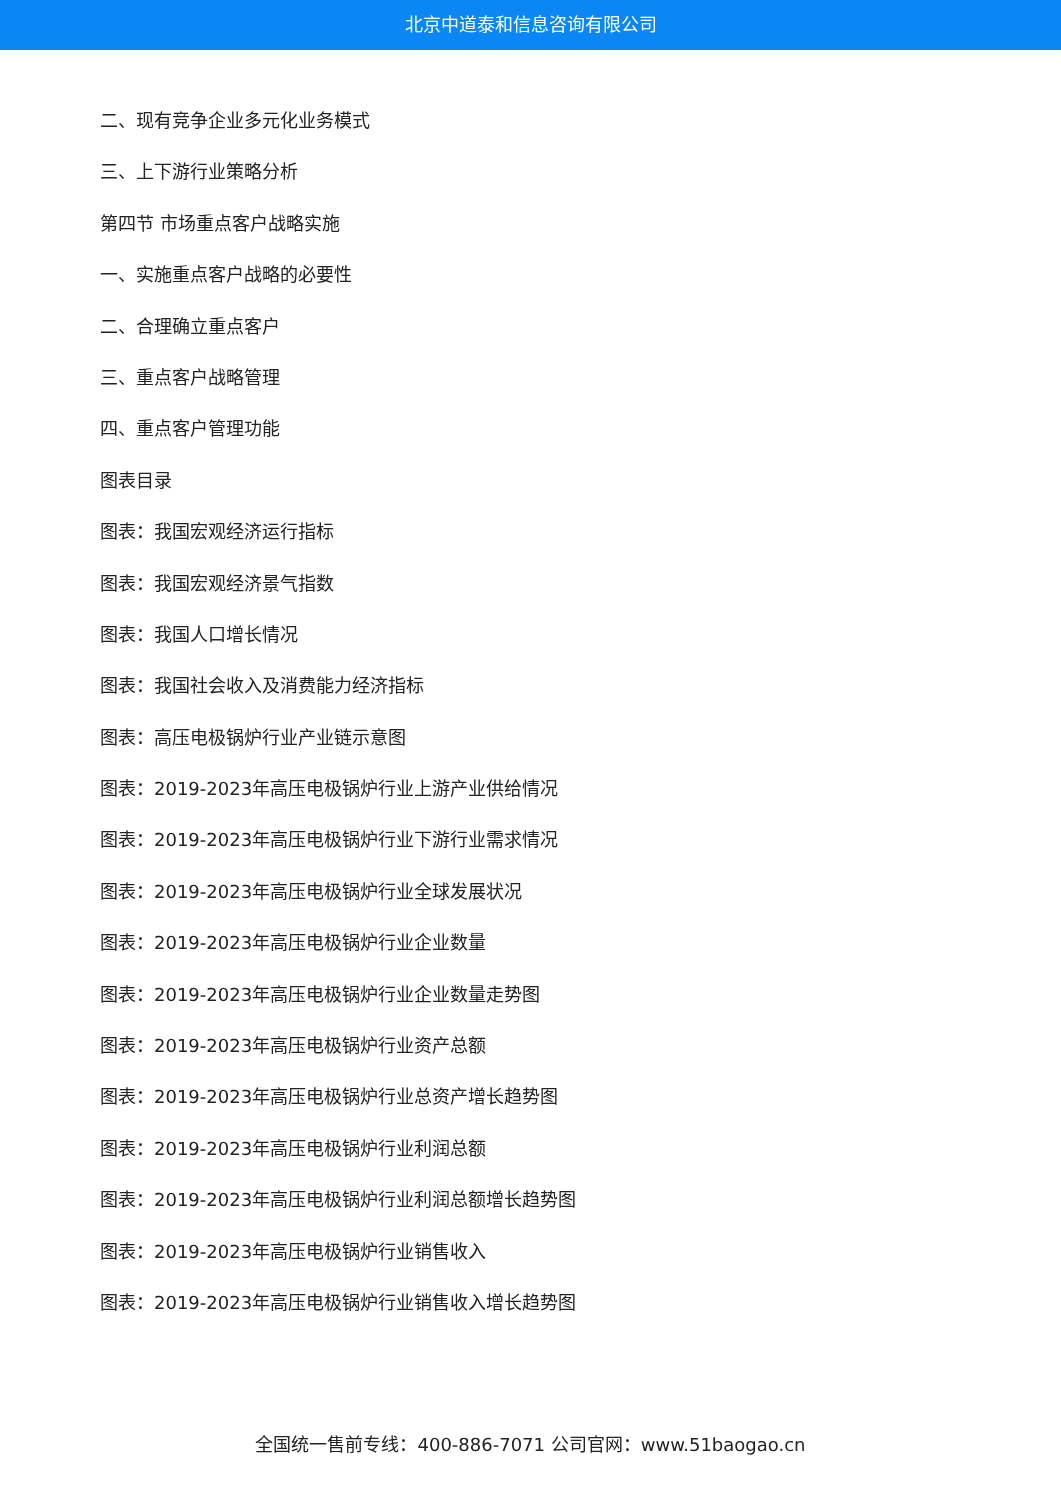北京中道泰和信息咨询有限公司
二、现有竞争企业多元化业务模式
三、上下游行业策略分析
第四节 市场重点客户战略实施
一、实施重点客户战略的必要性
二、合理确立重点客户
三、重点客户战略管理
四、重点客户管理功能
图表目录
图表：我国宏观经济运行指标
图表：我国宏观经济景气指数
图表：我国人口增长情况
图表：我国社会收入及消费能力经济指标
图表：高压电极锅炉行业产业链示意图
图表：2019-2023年高压电极锅炉行业上游产业供给情况
图表：2019-2023年高压电极锅炉行业下游行业需求情况
图表：2019-2023年高压电极锅炉行业全球发展状况
图表：2019-2023年高压电极锅炉行业企业数量
图表：2019-2023年高压电极锅炉行业企业数量走势图
图表：2019-2023年高压电极锅炉行业资产总额
图表：2019-2023年高压电极锅炉行业总资产增长趋势图
图表：2019-2023年高压电极锅炉行业利润总额
图表：2019-2023年高压电极锅炉行业利润总额增长趋势图
图表：2019-2023年高压电极锅炉行业销售收入
图表：2019-2023年高压电极锅炉行业销售收入增长趋势图
全国统一售前专线：400-886-7071 公司官网：www.51baogao.cn